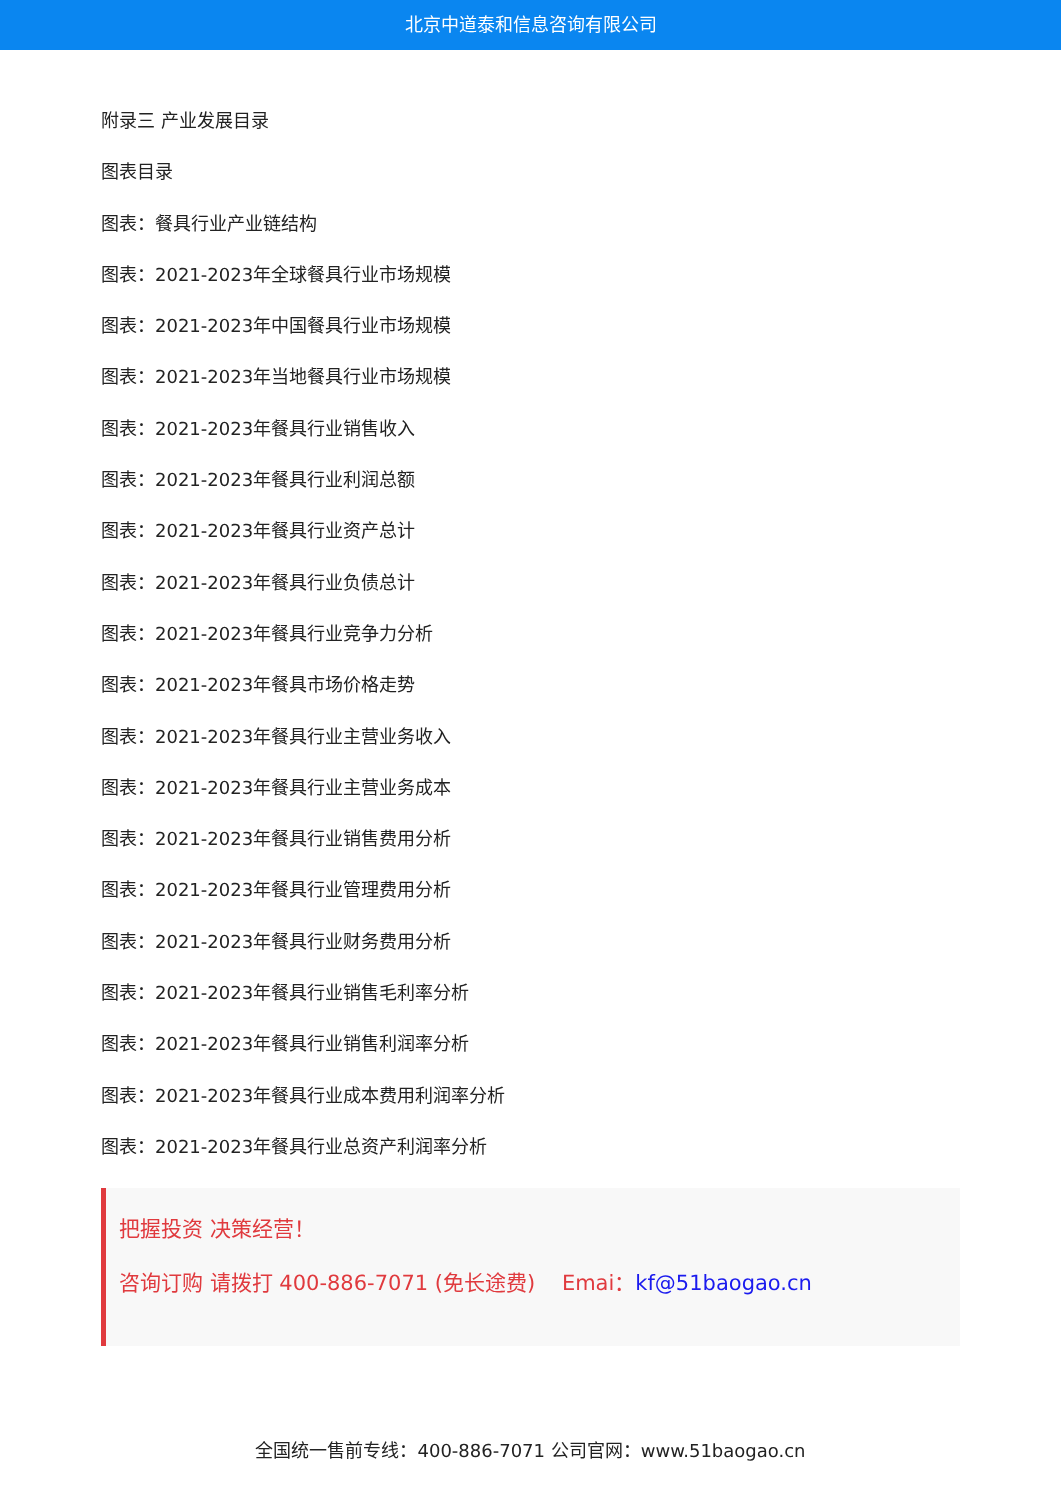北京中道泰和信息咨询有限公司
附录三 产业发展目录
图表目录
图表：餐具行业产业链结构
图表：2021-2023年全球餐具行业市场规模
图表：2021-2023年中国餐具行业市场规模
图表：2021-2023年当地餐具行业市场规模
图表：2021-2023年餐具行业销售收入
图表：2021-2023年餐具行业利润总额
图表：2021-2023年餐具行业资产总计
图表：2021-2023年餐具行业负债总计
图表：2021-2023年餐具行业竞争力分析
图表：2021-2023年餐具市场价格走势
图表：2021-2023年餐具行业主营业务收入
图表：2021-2023年餐具行业主营业务成本
图表：2021-2023年餐具行业销售费用分析
图表：2021-2023年餐具行业管理费用分析
图表：2021-2023年餐具行业财务费用分析
图表：2021-2023年餐具行业销售毛利率分析
图表：2021-2023年餐具行业销售利润率分析
图表：2021-2023年餐具行业成本费用利润率分析
图表：2021-2023年餐具行业总资产利润率分析
把握投资 决策经营！
咨询订购 请拨打 400-886-7071 (免长途费) Emai：kf@51baogao.cn
全国统一售前专线：400-886-7071 公司官网：www.51baogao.cn